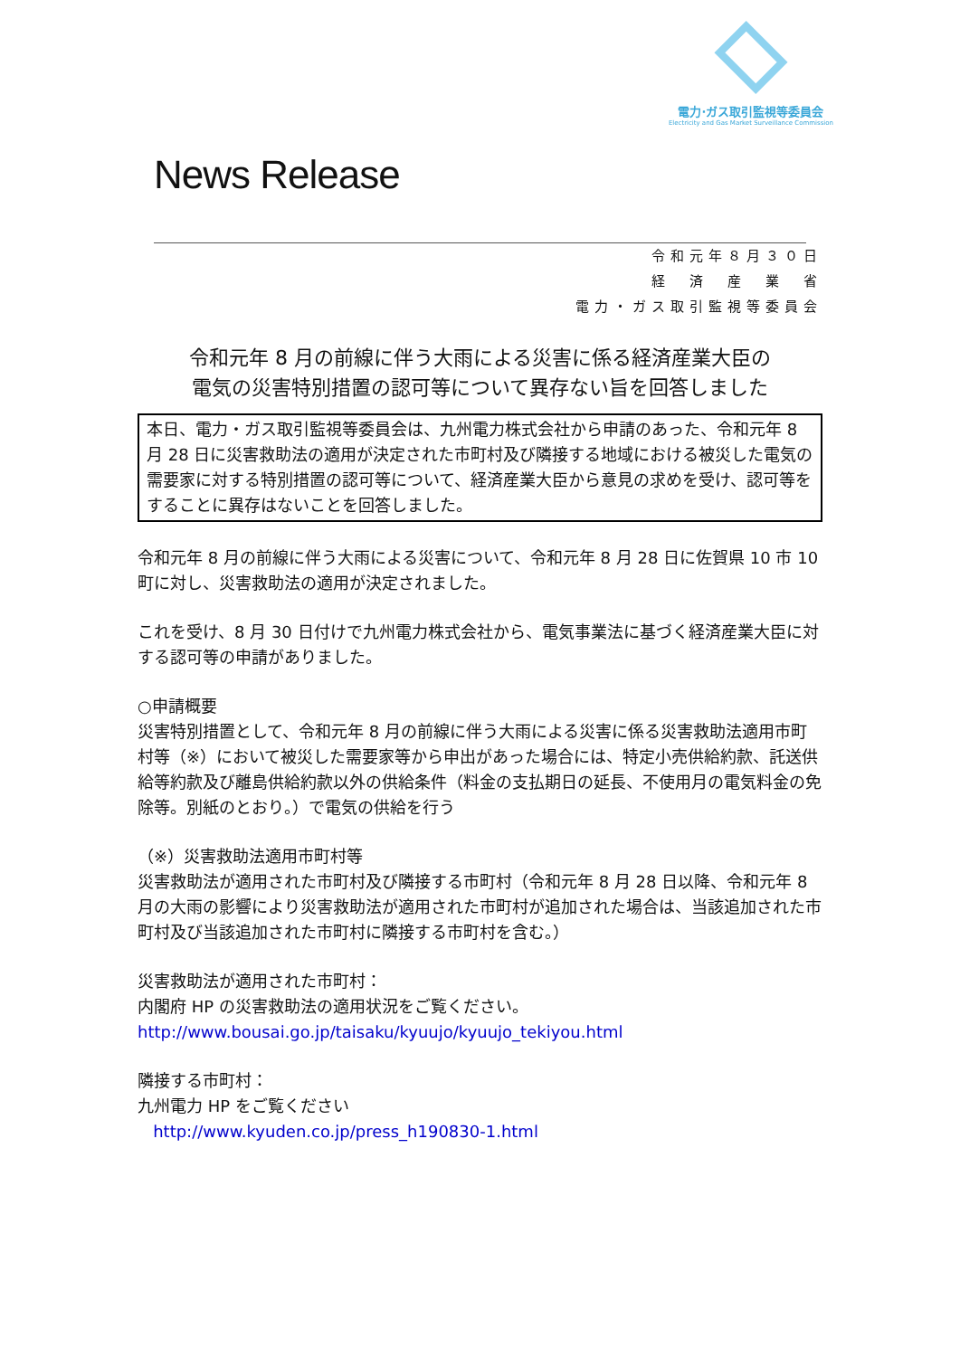電力·ガス取引監視等委員会
Electricity and Gas Market Surveillance Commission
News Release
令和元年８月３０日
経　済　産　業　省
電力・ガス取引監視等委員会
令和元年 8 月の前線に伴う大雨による災害に係る経済産業大臣の
電気の災害特別措置の認可等について異存ない旨を回答しました
本日、電力・ガス取引監視等委員会は、九州電力株式会社から申請のあった、令和元年 8 月 28 日に災害救助法の適用が決定された市町村及び隣接する地域における被災した電気の需要家に対する特別措置の認可等について、経済産業大臣から意見の求めを受け、認可等をすることに異存はないことを回答しました。
令和元年 8 月の前線に伴う大雨による災害について、令和元年 8 月 28 日に佐賀県 10 市 10 町に対し、災害救助法の適用が決定されました。
これを受け、8 月 30 日付けで九州電力株式会社から、電気事業法に基づく経済産業大臣に対する認可等の申請がありました。
○申請概要
災害特別措置として、令和元年 8 月の前線に伴う大雨による災害に係る災害救助法適用市町村等（※）において被災した需要家等から申出があった場合には、特定小売供給約款、託送供給等約款及び離島供給約款以外の供給条件（料金の支払期日の延長、不使用月の電気料金の免除等。別紙のとおり。）で電気の供給を行う
（※）災害救助法適用市町村等
災害救助法が適用された市町村及び隣接する市町村（令和元年 8 月 28 日以降、令和元年 8 月の大雨の影響により災害救助法が適用された市町村が追加された場合は、当該追加された市町村及び当該追加された市町村に隣接する市町村を含む。）
災害救助法が適用された市町村：
内閣府 HP の災害救助法の適用状況をご覧ください。
http://www.bousai.go.jp/taisaku/kyuujo/kyuujo_tekiyou.html
隣接する市町村：
九州電力 HP をご覧ください
http://www.kyuden.co.jp/press_h190830-1.html